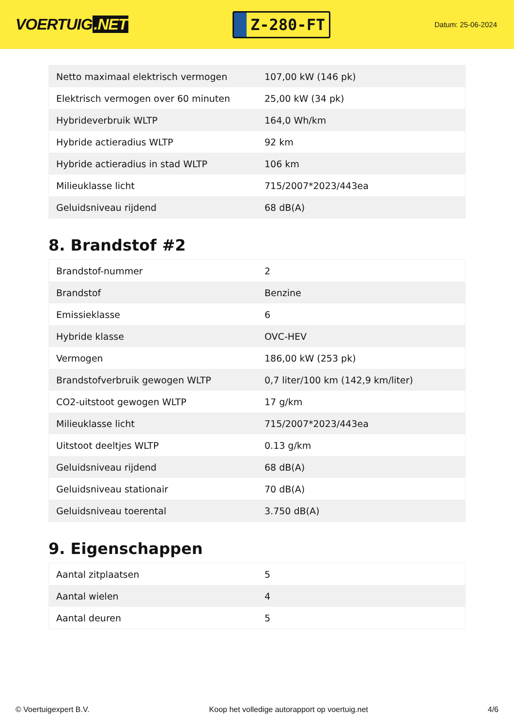VOERTUIG.NET
Z-280-FT
Datum: 25-06-2024
| Netto maximaal elektrisch vermogen | 107,00 kW (146 pk) |
| Elektrisch vermogen over 60 minuten | 25,00 kW (34 pk) |
| Hybrideverbruik WLTP | 164,0 Wh/km |
| Hybride actieradius WLTP | 92 km |
| Hybride actieradius in stad WLTP | 106 km |
| Milieuklasse licht | 715/2007*2023/443ea |
| Geluidsniveau rijdend | 68 dB(A) |
8. Brandstof #2
| Brandstof-nummer | 2 |
| Brandstof | Benzine |
| Emissieklasse | 6 |
| Hybride klasse | OVC-HEV |
| Vermogen | 186,00 kW (253 pk) |
| Brandstofverbruik gewogen WLTP | 0,7 liter/100 km (142,9 km/liter) |
| CO2-uitstoot gewogen WLTP | 17 g/km |
| Milieuklasse licht | 715/2007*2023/443ea |
| Uitstoot deeltjes WLTP | 0.13 g/km |
| Geluidsniveau rijdend | 68 dB(A) |
| Geluidsniveau stationair | 70 dB(A) |
| Geluidsniveau toerental | 3.750 dB(A) |
9. Eigenschappen
| Aantal zitplaatsen | 5 |
| Aantal wielen | 4 |
| Aantal deuren | 5 |
© Voertuigexpert B.V. Koop het volledige autorapport op voertuig.net 4/6